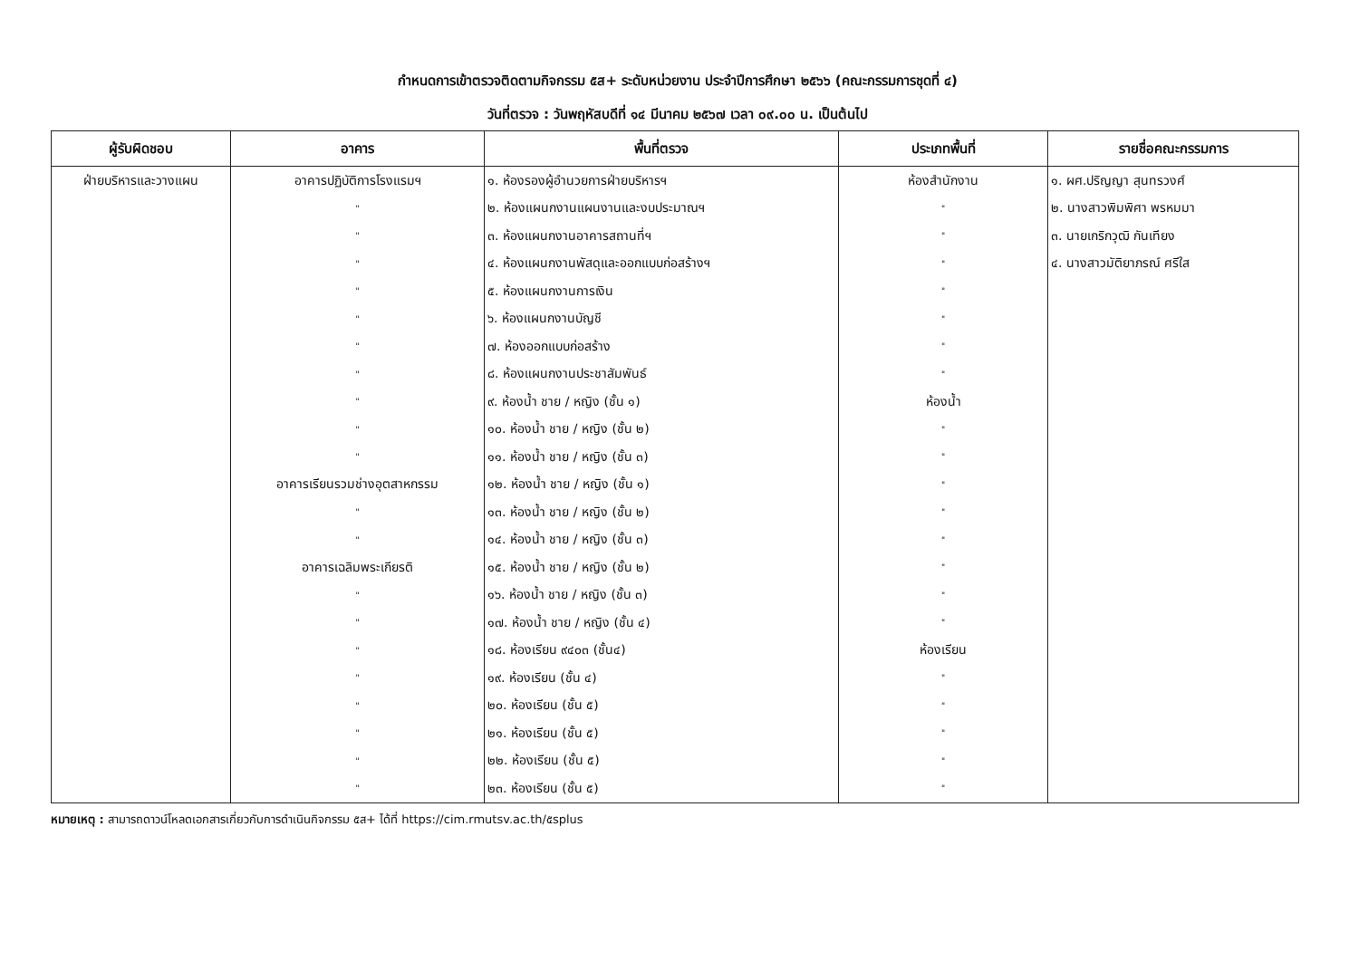กำหนดการเข้าตรวจติดตามกิจกรรม ๕ส+ ระดับหน่วยงาน ประจำปีการศึกษา ๒๕๖๖ (คณะกรรมการชุดที่ ๔)
วันที่ตรวจ : วันพฤหัสบดีที่ ๑๔ มีนาคม ๒๕๖๗ เวลา ๐๙.๐๐ น. เป็นต้นไป
| ผู้รับผิดชอบ | อาคาร | พื้นที่ตรวจ | ประเภทพื้นที่ | รายชื่อคณะกรรมการ |
| --- | --- | --- | --- | --- |
| ฝ่ายบริหารและวางแผน | อาคารปฏิบัติการโรงแรมฯ | ๑. ห้องรองผู้อำนวยการฝ่ายบริหารฯ | ห้องสำนักงาน | ๑. ผศ.ปริญญา สุนทรวงศ์ |
| | " | ๒. ห้องแผนกงานแผนงานและงบประมาณฯ | " | ๒. นางสาวพิมพิศา พรหมมา |
| | " | ๓. ห้องแผนกงานอาคารสถานที่ฯ | " | ๓. นายเกริกวุฒิ กันเทียง |
| | " | ๔. ห้องแผนกงานพัสดุและออกแบบก่อสร้างฯ | " | ๔. นางสาวมัติยาภรณ์ ศรีใส |
| | " | ๕. ห้องแผนกงานการเงิน | " | |
| | " | ๖. ห้องแผนกงานบัญชี | " | |
| | " | ๗. ห้องออกแบบก่อสร้าง | " | |
| | " | ๘. ห้องแผนกงานประชาสัมพันธ์ | " | |
| | " | ๙. ห้องน้ำ ชาย / หญิง (ชั้น ๑) | ห้องน้ำ | |
| | " | ๑๐. ห้องน้ำ ชาย / หญิง (ชั้น ๒) | " | |
| | " | ๑๑. ห้องน้ำ ชาย / หญิง (ชั้น ๓) | " | |
| | อาคารเรียนรวมช่างอุตสาหกรรม | ๑๒. ห้องน้ำ ชาย / หญิง (ชั้น ๑) | " | |
| | " | ๑๓. ห้องน้ำ ชาย / หญิง (ชั้น ๒) | " | |
| | " | ๑๔. ห้องน้ำ ชาย / หญิง (ชั้น ๓) | " | |
| | อาคารเฉลิมพระเกียรติ | ๑๕. ห้องน้ำ ชาย / หญิง (ชั้น ๒) | " | |
| | " | ๑๖. ห้องน้ำ ชาย / หญิง (ชั้น ๓) | " | |
| | " | ๑๗. ห้องน้ำ ชาย / หญิง (ชั้น ๔) | " | |
| | " | ๑๘. ห้องเรียน ๙๔๐๓ (ชั้น๔) | ห้องเรียน | |
| | " | ๑๙. ห้องเรียน (ชั้น ๔) | " | |
| | " | ๒๐. ห้องเรียน (ชั้น ๕) | " | |
| | " | ๒๑. ห้องเรียน (ชั้น ๕) | " | |
| | " | ๒๒. ห้องเรียน (ชั้น ๕) | " | |
| | " | ๒๓. ห้องเรียน (ชั้น ๕) | " | |
หมายเหตุ : สามารถดาวน์โหลดเอกสารเกี่ยวกับการดำเนินกิจกรรม ๕ส+ ได้ที่ https://cim.rmutsv.ac.th/๕splus